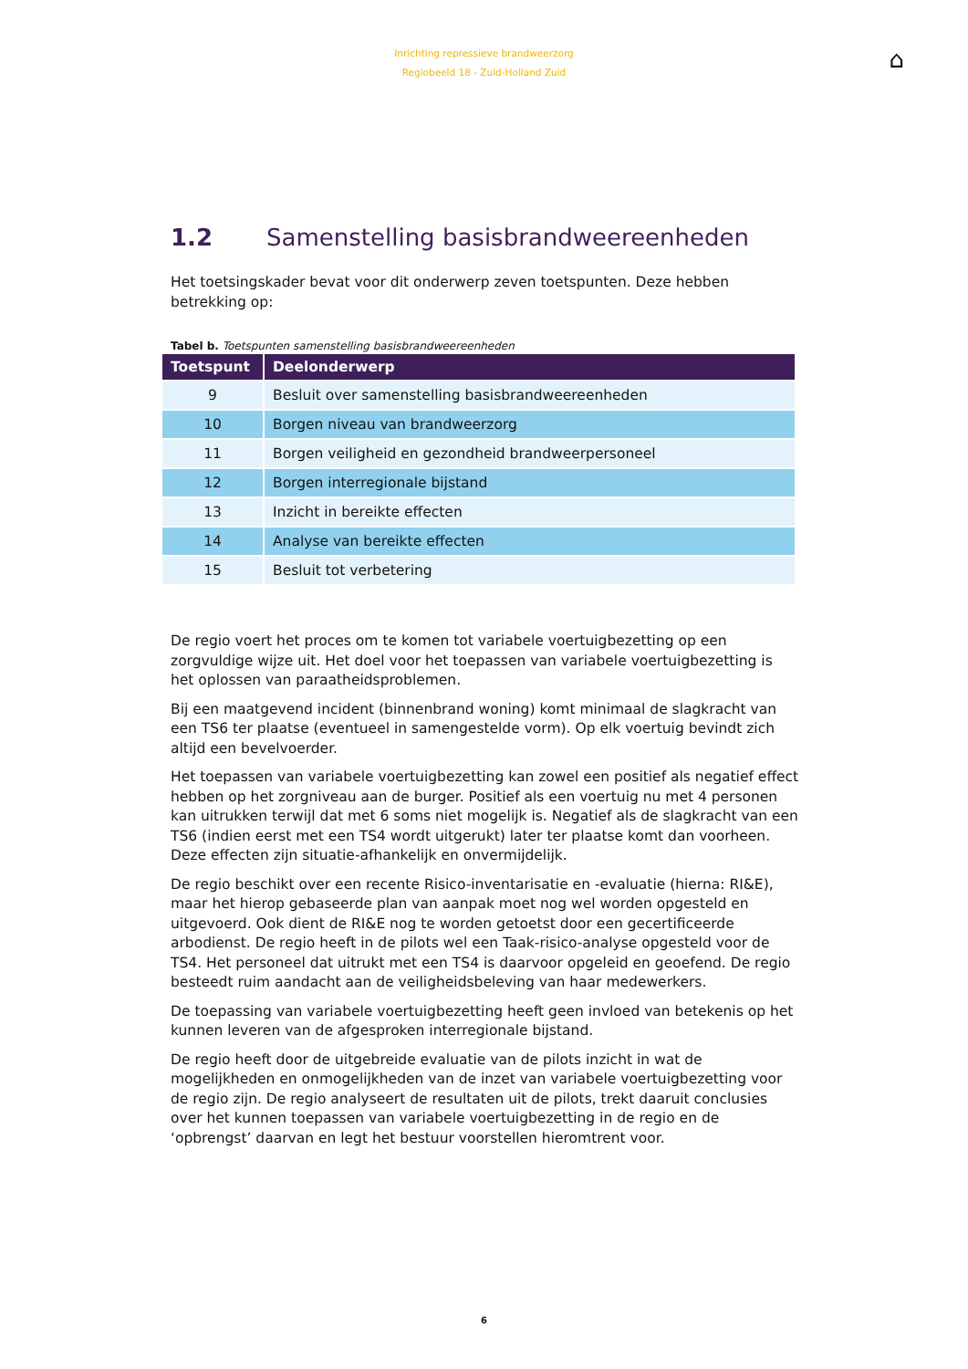Inrichting repressieve brandweerzorg
Regiobeeld 18 - Zuid-Holland Zuid
⌂
1.2 Samenstelling basisbrandweereenheden
Het toetsingskader bevat voor dit onderwerp zeven toetspunten. Deze hebben betrekking op:
Tabel b. Toetspunten samenstelling basisbrandweereenheden
| Toetspunt | Deelonderwerp |
| --- | --- |
| 9 | Besluit over samenstelling basisbrandweereenheden |
| 10 | Borgen niveau van brandweerzorg |
| 11 | Borgen veiligheid en gezondheid brandweerpersoneel |
| 12 | Borgen interregionale bijstand |
| 13 | Inzicht in bereikte effecten |
| 14 | Analyse van bereikte effecten |
| 15 | Besluit tot verbetering |
De regio voert het proces om te komen tot variabele voertuigbezetting op een zorgvuldige wijze uit. Het doel voor het toepassen van variabele voertuigbezetting is het oplossen van paraatheidsproblemen.
Bij een maatgevend incident (binnenbrand woning) komt minimaal de slagkracht van een TS6 ter plaatse (eventueel in samengestelde vorm). Op elk voertuig bevindt zich altijd een bevelvoerder.
Het toepassen van variabele voertuigbezetting kan zowel een positief als negatief effect hebben op het zorgniveau aan de burger. Positief als een voertuig nu met 4 personen kan uitrukken terwijl dat met 6 soms niet mogelijk is. Negatief als de slagkracht van een TS6 (indien eerst met een TS4 wordt uitgerukt) later ter plaatse komt dan voorheen. Deze effecten zijn situatie-afhankelijk en onvermijdelijk.
De regio beschikt over een recente Risico-inventarisatie en -evaluatie (hierna: RI&E), maar het hierop gebaseerde plan van aanpak moet nog wel worden opgesteld en uitgevoerd. Ook dient de RI&E nog te worden getoetst door een gecertificeerde arbodienst. De regio heeft in de pilots wel een Taak-risico-analyse opgesteld voor de TS4. Het personeel dat uitrukt met een TS4 is daarvoor opgeleid en geoefend. De regio besteedt ruim aandacht aan de veiligheidsbeleving van haar medewerkers.
De toepassing van variabele voertuigbezetting heeft geen invloed van betekenis op het kunnen leveren van de afgesproken interregionale bijstand.
De regio heeft door de uitgebreide evaluatie van de pilots inzicht in wat de mogelijkheden en onmogelijkheden van de inzet van variabele voertuigbezetting voor de regio zijn. De regio analyseert de resultaten uit de pilots, trekt daaruit conclusies over het kunnen toepassen van variabele voertuigbezetting in de regio en de ‘opbrengst’ daarvan en legt het bestuur voorstellen hieromtrent voor.
6